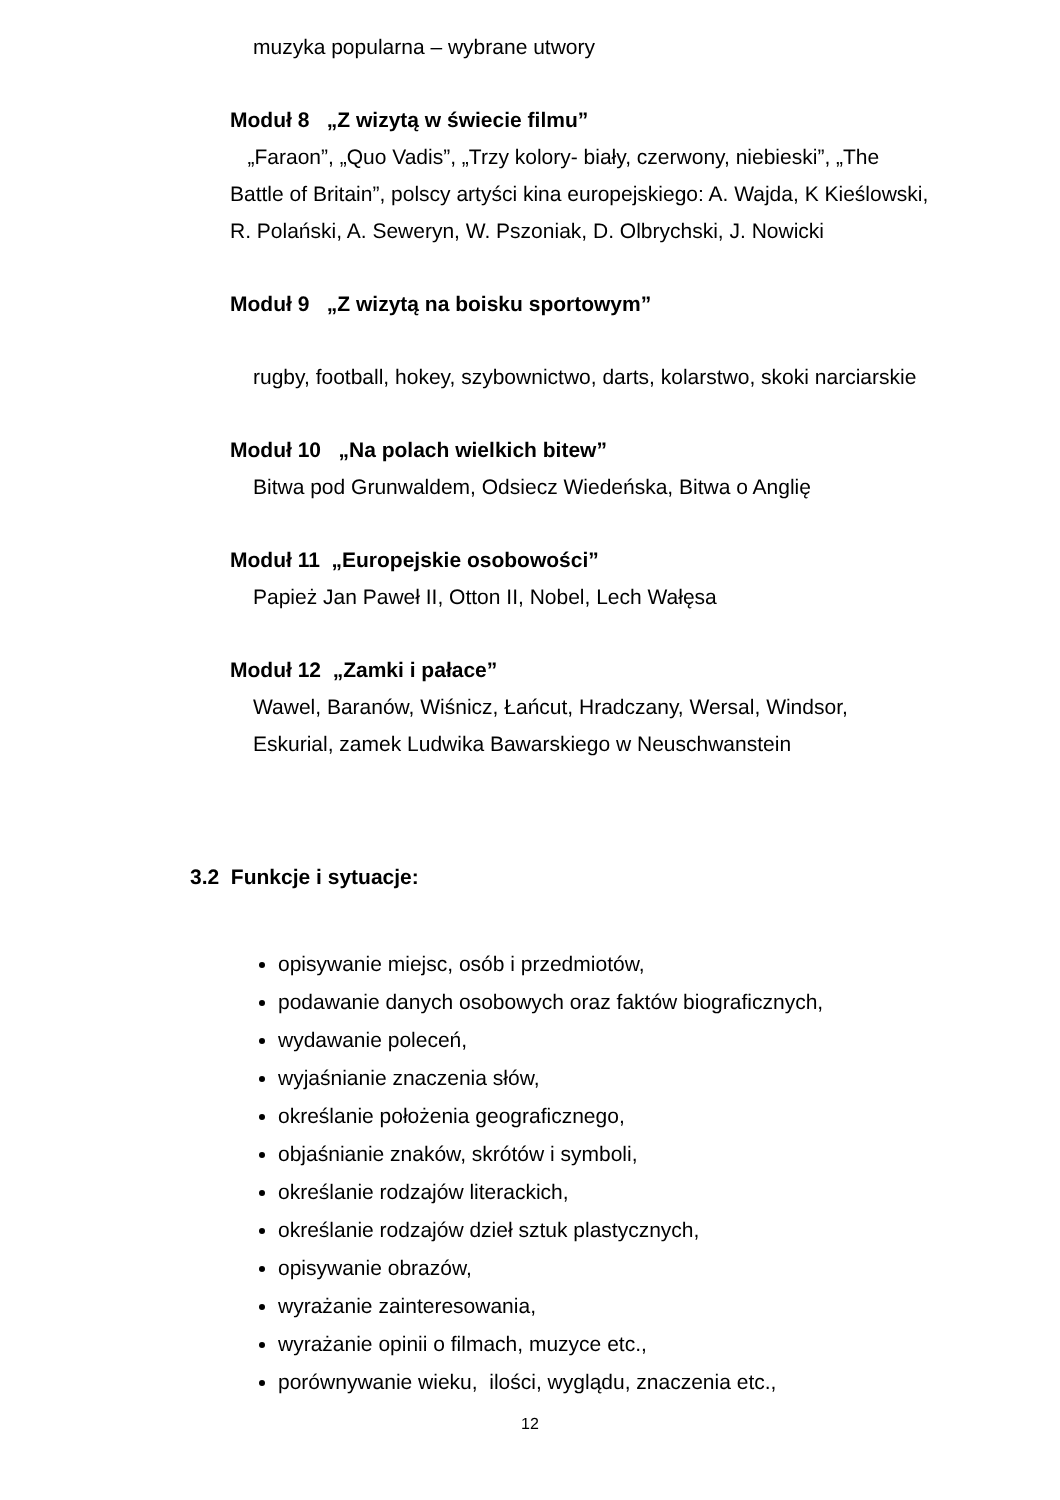muzyka popularna – wybrane utwory
Moduł 8 „Z wizytą w świecie filmu”
„Faraon”, „Quo Vadis”, „Trzy kolory- biały, czerwony, niebieski”, „The Battle of Britain”, polscy artyści kina europejskiego: A. Wajda, K Kieślowski, R. Polański, A. Seweryn, W. Pszoniak, D. Olbrychski, J. Nowicki
Moduł 9 „Z wizytą na boisku sportowym”
rugby, football, hokey, szybownictwo, darts, kolarstwo, skoki narciarskie
Moduł 10 „Na polach wielkich bitew”
Bitwa pod Grunwaldem, Odsiecz Wiedeńska, Bitwa o Anglię
Moduł 11 „Europejskie osobowości”
Papież Jan Paweł II, Otton II, Nobel, Lech Wałęsa
Moduł 12 „Zamki i pałace”
Wawel, Baranów, Wiśnicz, Łańcut, Hradczany, Wersal, Windsor,
Eskurial, zamek Ludwika Bawarskiego w Neuschwanstein
3.2 Funkcje i sytuacje:
opisywanie miejsc, osób i przedmiotów,
podawanie danych osobowych oraz faktów biograficznych,
wydawanie poleceń,
wyjaśnianie znaczenia słów,
określanie położenia geograficznego,
objaśnianie znaków, skrótów i symboli,
określanie rodzajów literackich,
określanie rodzajów dzieł sztuk plastycznych,
opisywanie obrazów,
wyrażanie zainteresowania,
wyrażanie opinii o filmach, muzyce etc.,
porównywanie wieku, ilości, wyglądu, znaczenia etc.,
12